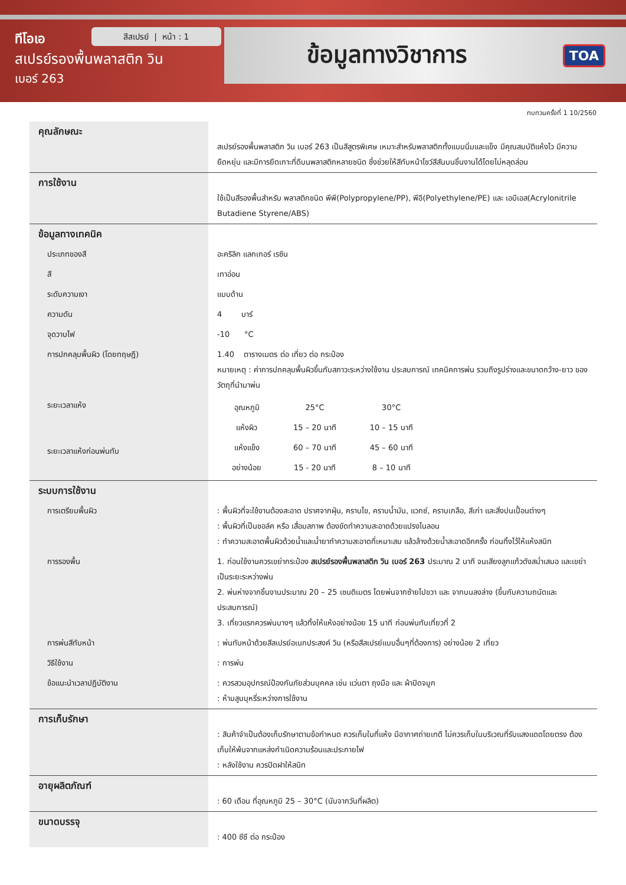ทีโอเอ
สเปรย์รองพื้นพลาสติก วิน
เบอร์ 263
สีสเปรย์ | หน้า : 1
ข้อมูลทางวิชาการ
TOA
ทบทวนครั้งที่ 1 10/2560
| คุณลักษณะ | สเปรย์รองพื้นพลาสติก วิน เบอร์ 263 เป็นสีสูตรพิเศษ เหมาะสำหรับพลาสติกทั้งแบบนิ่มและแข็ง มีคุณสมบัติแห้งไว มีความยืดหยุ่น และมีการยึดเกาะที่ดีบนพลาสติกหลายชนิด ซึ่งช่วยให้สีทับหน้าโชว์สีสันบนชิ้นงานได้โดยไม่หลุดล่อน |
| การใช้งาน | ใช้เป็นสีรองพื้นสำหรับ พลาสติกชนิด พีพี(Polypropylene/PP), พีอี(Polyethylene/PE) และ เอบีเอส(Acrylonitrile Butadiene Styrene/ABS) |
| ข้อมูลทางเทคนิค | |
| ประเภทของสี | อะคริลิก แลกเกอร์ เรซิน |
| สี | เทาอ่อน |
| ระดับความเงา | แบบด้าน |
| ความดัน | 4 บาร์ |
| จุดวาบไฟ | -10 °C |
| การปกคลุมพื้นผิว (โดยทฤษฎี) | 1.40 ตารางเมตร ต่อ เที่ยว ต่อ กระป๋อง หมายเหตุ : ค่าการปกคลุมพื้นผิวขึ้นกับสภาวะระหว่างใช้งาน ประสบการณ์ เทคนิคการพ่น รวมถึงรูปร่างและขนาดกว้าง-ยาว ของวัตถุที่นำมาพ่น |
| ระยะเวลาแห้ง ระยะเวลาแห้งก่อนพ่นทับ | / อุณหภูมิ / 25°C / 30°C / / แห้งผิว / 15 – 20 นาที / 10 – 15 นาที / / แห้งแข็ง / 60 – 70 นาที / 45 – 60 นาที / / อย่างน้อย / 15 - 20 นาที / 8 – 10 นาที / |
| ระบบการใช้งาน | |
| การเตรียมพื้นผิว | : พื้นผิวที่จะใช้งานต้องสะอาด ปราศจากฝุ่น, คราบไข, คราบน้ำมัน, แวกซ์, คราบเกลือ, สีเก่า และสิ่งปนเปื้อนต่างๆ : พื้นผิวที่เป็นชอล์ค หรือ เสื่อมสภาพ ต้องขัดทำความสะอาดด้วยแปรงไนลอน : ทำความสะอาดพื้นผิวด้วยน้ำและน้ำยาทำความสะอาดที่เหมาะสม แล้วล้างด้วยน้ำสะอาดอีกครั้ง ก่อนทิ้งไว้ให้แห้งสนิท |
| การรองพื้น | 1. ก่อนใช้งานควรเขย่ากระป๋อง สเปรย์รองพื้นพลาสติก วิน เบอร์ 263 ประมาณ 2 นาที จนเสียงลูกแก้วดังสม่ำเสมอ และเขย่าเป็นระยะระหว่างพ่น 2. พ่นห่างจากชิ้นงานประมาณ 20 – 25 เซนติเมตร โดยพ่นจากซ้ายไปขวา และ จากบนลงล่าง (ขึ้นกับความถนัดและประสบการณ์) 3. เที่ยวแรกควรพ่นบางๆ แล้วทิ้งให้แห้งอย่างน้อย 15 นาที ก่อนพ่นทับเที่ยวที่ 2 |
| การพ่นสีทับหน้า | : พ่นทับหน้าด้วยสีสเปรย์อเนกประสงค์ วิน (หรือสีสเปรย์แบบอื่นๆที่ต้องการ) อย่างน้อย 2 เที่ยว |
| วิธีใช้งาน | : การพ่น |
| ข้อแนะนำเวลาปฏิบัติงาน | : ควรสวมอุปกรณ์ป้องกันภัยส่วนบุคคล เช่น แว่นตา ถุงมือ และ ผ้าปิดจมูก : ห้ามสูบบุหรี่ระหว่างการใช้งาน |
| การเก็บรักษา | : สินค้าจำเป็นต้องเก็บรักษาตามข้อกำหนด ควรเก็บในที่แห้ง มีอากาศถ่ายเทดี ไม่ควรเก็บในบริเวณที่รับแสงแดดโดยตรง ต้องเก็บให้พ้นจากแหล่งกำเนิดความร้อนและประกายไฟ : หลังใช้งาน ควรปิดฝาให้สนิท |
| อายุผลิตภัณฑ์ | : 60 เดือน ที่อุณหภูมิ 25 – 30°C (นับจากวันที่ผลิต) |
| ขนาดบรรจุ | : 400 ซีซี ต่อ กระป๋อง |